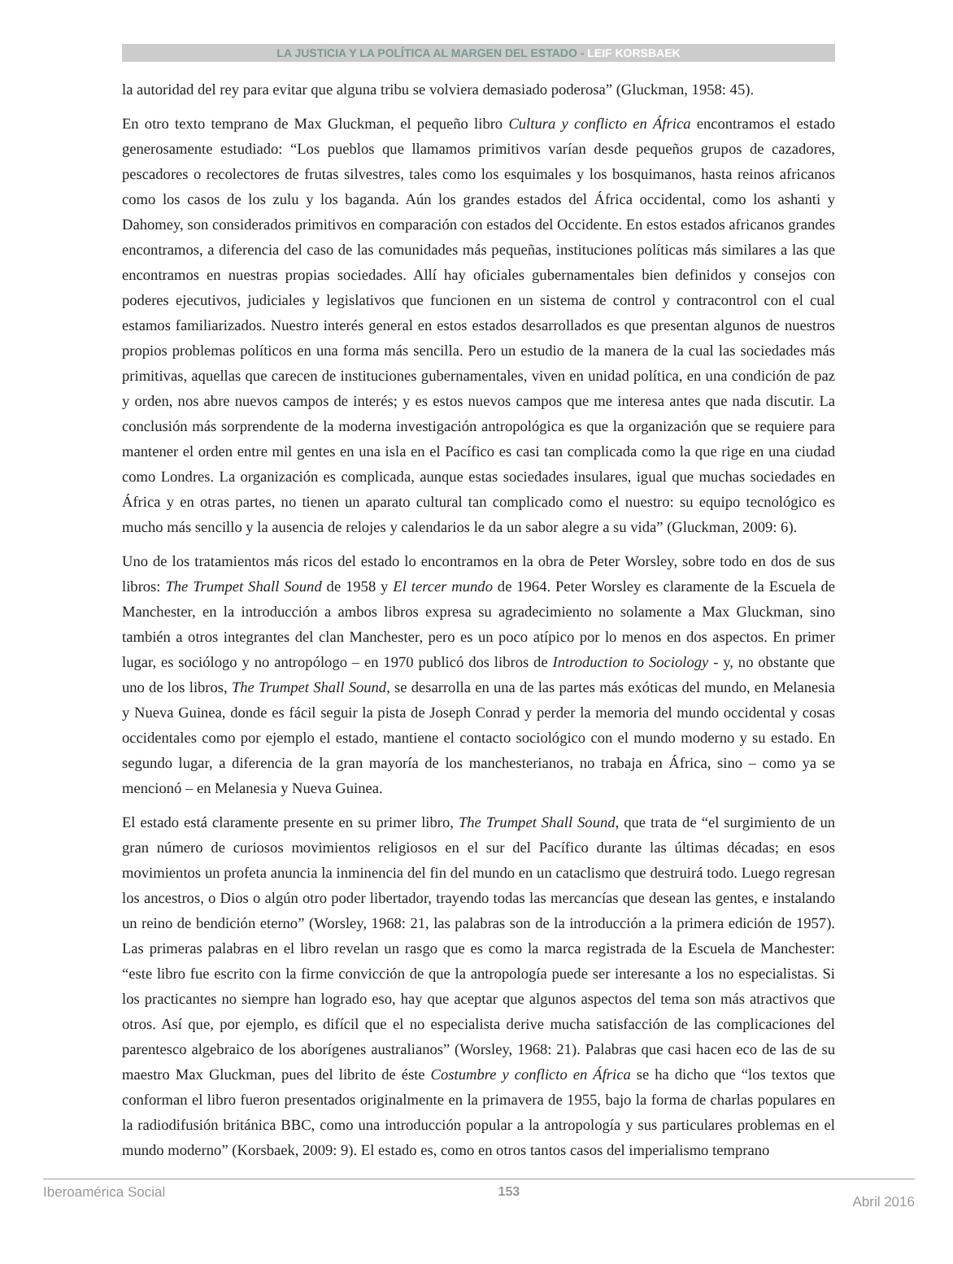LA JUSTICIA Y LA POLÍTICA AL MARGEN DEL ESTADO - LEIF KORSBAEK
la autoridad del rey para evitar que alguna tribu se volviera demasiado poderosa” (Gluckman, 1958: 45).
En otro texto temprano de Max Gluckman, el pequeño libro Cultura y conflicto en África encontramos el estado generosamente estudiado: “Los pueblos que llamamos primitivos varían desde pequeños grupos de cazadores, pescadores o recolectores de frutas silvestres, tales como los esquimales y los bosquimanos, hasta reinos africanos como los casos de los zulu y los baganda. Aún los grandes estados del África occidental, como los ashanti y Dahomey, son considerados primitivos en comparación con estados del Occidente. En estos estados africanos grandes encontramos, a diferencia del caso de las comunidades más pequeñas, instituciones políticas más similares a las que encontramos en nuestras propias sociedades. Allí hay oficiales gubernamentales bien definidos y consejos con poderes ejecutivos, judiciales y legislativos que funcionen en un sistema de control y contracontrol con el cual estamos familiarizados. Nuestro interés general en estos estados desarrollados es que presentan algunos de nuestros propios problemas políticos en una forma más sencilla. Pero un estudio de la manera de la cual las sociedades más primitivas, aquellas que carecen de instituciones gubernamentales, viven en unidad política, en una condición de paz y orden, nos abre nuevos campos de interés; y es estos nuevos campos que me interesa antes que nada discutir. La conclusión más sorprendente de la moderna investigación antropológica es que la organización que se requiere para mantener el orden entre mil gentes en una isla en el Pacífico es casi tan complicada como la que rige en una ciudad como Londres. La organización es complicada, aunque estas sociedades insulares, igual que muchas sociedades en África y en otras partes, no tienen un aparato cultural tan complicado como el nuestro: su equipo tecnológico es mucho más sencillo y la ausencia de relojes y calendarios le da un sabor alegre a su vida” (Gluckman, 2009: 6).
Uno de los tratamientos más ricos del estado lo encontramos en la obra de Peter Worsley, sobre todo en dos de sus libros: The Trumpet Shall Sound de 1958 y El tercer mundo de 1964. Peter Worsley es claramente de la Escuela de Manchester, en la introducción a ambos libros expresa su agradecimiento no solamente a Max Gluckman, sino también a otros integrantes del clan Manchester, pero es un poco atípico por lo menos en dos aspectos. En primer lugar, es sociólogo y no antropólogo – en 1970 publicó dos libros de Introduction to Sociology - y, no obstante que uno de los libros, The Trumpet Shall Sound, se desarrolla en una de las partes más exóticas del mundo, en Melanesia y Nueva Guinea, donde es fácil seguir la pista de Joseph Conrad y perder la memoria del mundo occidental y cosas occidentales como por ejemplo el estado, mantiene el contacto sociológico con el mundo moderno y su estado. En segundo lugar, a diferencia de la gran mayoría de los manchesterianos, no trabaja en África, sino – como ya se mencionó – en Melanesia y Nueva Guinea.
El estado está claramente presente en su primer libro, The Trumpet Shall Sound, que trata de “el surgimiento de un gran número de curiosos movimientos religiosos en el sur del Pacífico durante las últimas décadas; en esos movimientos un profeta anuncia la inminencia del fin del mundo en un cataclismo que destruirá todo. Luego regresan los ancestros, o Dios o algún otro poder libertador, trayendo todas las mercancías que desean las gentes, e instalando un reino de bendición eterno” (Worsley, 1968: 21, las palabras son de la introducción a la primera edición de 1957). Las primeras palabras en el libro revelan un rasgo que es como la marca registrada de la Escuela de Manchester: “este libro fue escrito con la firme convicción de que la antropología puede ser interesante a los no especialistas. Si los practicantes no siempre han logrado eso, hay que aceptar que algunos aspectos del tema son más atractivos que otros. Así que, por ejemplo, es difícil que el no especialista derive mucha satisfacción de las complicaciones del parentesco algebraico de los aborígenes australianos” (Worsley, 1968: 21). Palabras que casi hacen eco de las de su maestro Max Gluckman, pues del librito de éste Costumbre y conflicto en África se ha dicho que “los textos que conforman el libro fueron presentados originalmente en la primavera de 1955, bajo la forma de charlas populares en la radiodifusión británica BBC, como una introducción popular a la antropología y sus particulares problemas en el mundo moderno” (Korsbaek, 2009: 9). El estado es, como en otros tantos casos del imperialismo temprano
Iberoamérica Social 153 Abril 2016